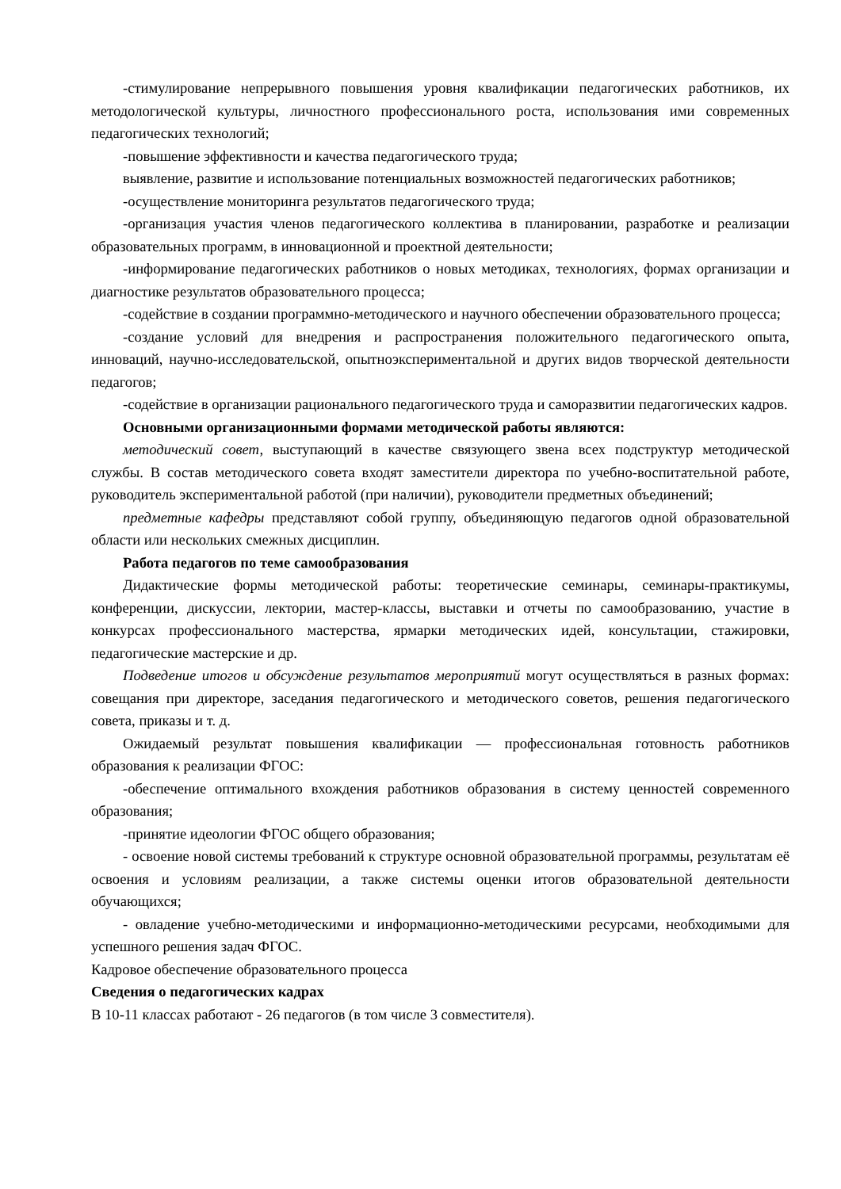-стимулирование непрерывного повышения уровня квалификации педагогических работников, их методологической культуры, личностного профессионального роста, использования ими современных педагогических технологий;
-повышение эффективности и качества педагогического труда;
выявление, развитие и использование потенциальных возможностей педагогических работников;
-осуществление мониторинга результатов педагогического труда;
-организация участия членов педагогического коллектива в планировании, разработке и реализации образовательных программ, в инновационной и проектной деятельности;
-информирование педагогических работников о новых методиках, технологиях, формах организации и диагностике результатов образовательного процесса;
-содействие в создании программно-методического и научного обеспечении образовательного процесса;
-создание условий для внедрения и распространения положительного педагогического опыта, инноваций, научно-исследовательской, опытноэкспериментальной и других видов творческой деятельности педагогов;
-содействие в организации рационального педагогического труда и саморазвитии педагогических кадров.
Основными организационными формами методической работы являются:
методический совет, выступающий в качестве связующего звена всех подструктур методической службы. В состав методического совета входят заместители директора по учебно-воспитательной работе, руководитель экспериментальной работой (при наличии), руководители предметных объединений;
предметные кафедры представляют собой группу, объединяющую педагогов одной образовательной области или нескольких смежных дисциплин.
Работа педагогов по теме самообразования
Дидактические формы методической работы: теоретические семинары, семинары-практикумы, конференции, дискуссии, лектории, мастер-классы, выставки и отчеты по самообразованию, участие в конкурсах профессионального мастерства, ярмарки методических идей, консультации, стажировки, педагогические мастерские и др.
Подведение итогов и обсуждение результатов мероприятий могут осуществляться в разных формах: совещания при директоре, заседания педагогического и методического советов, решения педагогического совета, приказы и т. д.
Ожидаемый результат повышения квалификации — профессиональная готовность работников образования к реализации ФГОС:
-обеспечение оптимального вхождения работников образования в систему ценностей современного образования;
-принятие идеологии ФГОС общего образования;
- освоение новой системы требований к структуре основной образовательной программы, результатам её освоения и условиям реализации, а также системы оценки итогов образовательной деятельности обучающихся;
- овладение учебно-методическими и информационно-методическими ресурсами, необходимыми для успешного решения задач ФГОС.
Кадровое обеспечение образовательного процесса
Сведения о педагогических кадрах
В 10-11 классах работают - 26 педагогов (в том числе 3 совместителя).